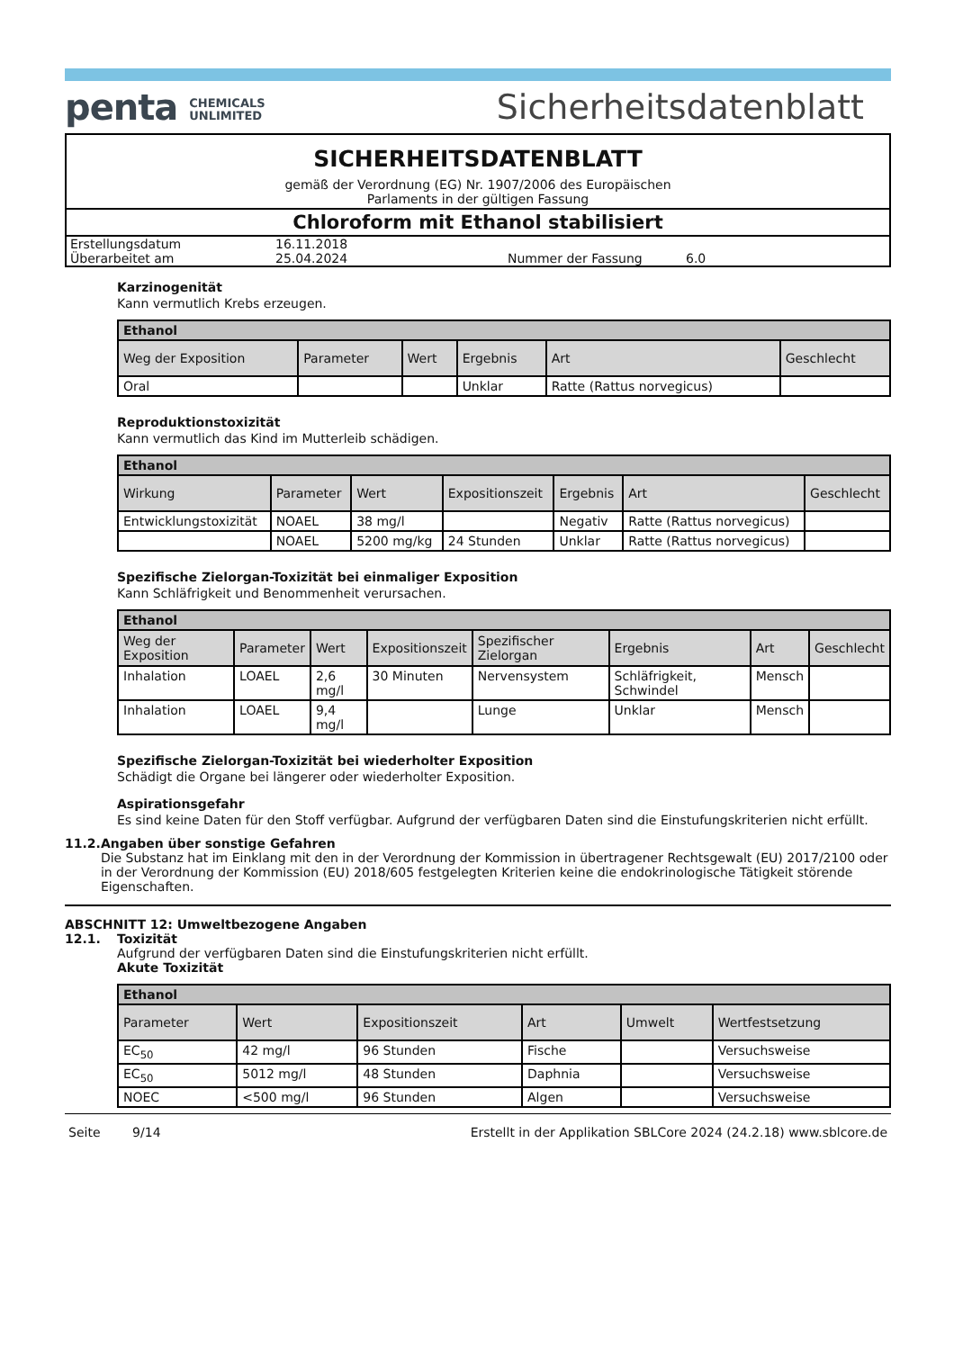penta CHEMICALS
UNLIMITED
Sicherheitsdatenblatt
SICHERHEITSDATENBLATT
gemäß der Verordnung (EG) Nr. 1907/2006 des Europäischen
Parlaments in der gültigen Fassung
Chloroform mit Ethanol stabilisiert
Erstellungsdatum 16.11.2018 Überarbeitet am 25.04.2024 Nummer der Fassung 6.0
Karzinogenität
Kann vermutlich Krebs erzeugen.
| Ethanol | | | | | |
| --- | --- | --- | --- | --- | --- |
| Weg der Exposition | Parameter | Wert | Ergebnis | Art | Geschlecht |
| Oral | | | Unklar | Ratte (Rattus norvegicus) | |
Reproduktionstoxizität
Kann vermutlich das Kind im Mutterleib schädigen.
| Ethanol | | | | | | |
| --- | --- | --- | --- | --- | --- | --- |
| Wirkung | Parameter | Wert | Expositionszeit | Ergebnis | Art | Geschlecht |
| Entwicklungstoxizität | NOAEL | 38 mg/l | | Negativ | Ratte (Rattus norvegicus) | |
| | NOAEL | 5200 mg/kg | 24 Stunden | Unklar | Ratte (Rattus norvegicus) | |
Spezifische Zielorgan-Toxizität bei einmaliger Exposition
Kann Schläfrigkeit und Benommenheit verursachen.
| Ethanol | | | | | | | |
| --- | --- | --- | --- | --- | --- | --- | --- |
| Weg der Exposition | Parameter | Wert | Expositionszeit | Spezifischer Zielorgan | Ergebnis | Art | Geschlecht |
| Inhalation | LOAEL | 2,6 mg/l | 30 Minuten | Nervensystem | Schläfrigkeit, Schwindel | Mensch | |
| Inhalation | LOAEL | 9,4 mg/l | | Lunge | Unklar | Mensch | |
Spezifische Zielorgan-Toxizität bei wiederholter Exposition
Schädigt die Organe bei längerer oder wiederholter Exposition.
Aspirationsgefahr
Es sind keine Daten für den Stoff verfügbar. Aufgrund der verfügbaren Daten sind die Einstufungskriterien nicht erfüllt.
11.2. Angaben über sonstige Gefahren
Die Substanz hat im Einklang mit den in der Verordnung der Kommission in übertragener Rechtsgewalt (EU) 2017/2100 oder in der Verordnung der Kommission (EU) 2018/605 festgelegten Kriterien keine die endokrinologische Tätigkeit störende Eigenschaften.
ABSCHNITT 12: Umweltbezogene Angaben
12.1. Toxizität
Aufgrund der verfügbaren Daten sind die Einstufungskriterien nicht erfüllt.
Akute Toxizität
| Ethanol | | | | | |
| --- | --- | --- | --- | --- | --- |
| Parameter | Wert | Expositionszeit | Art | Umwelt | Wertfestsetzung |
| EC<sub>50</sub> | 42 mg/l | 96 Stunden | Fische | | Versuchsweise |
| EC<sub>50</sub> | 5012 mg/l | 48 Stunden | Daphnia | | Versuchsweise |
| NOEC | <500 mg/l | 96 Stunden | Algen | | Versuchsweise |
Seite 9/14 Erstellt in der Applikation SBLCore 2024 (24.2.18) www.sblcore.de